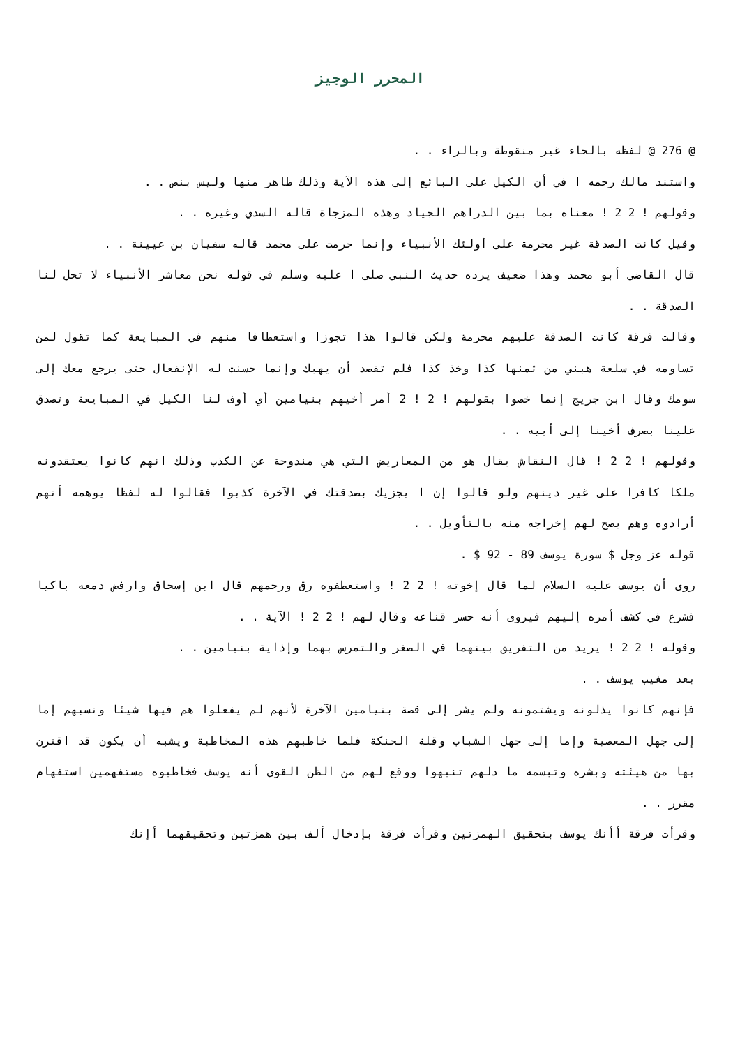المحرر الوجيز
@ 276 @ لفظه بالحاء غير منقوطة وبالراء . .
واستند مالك رحمه ا في أن الكيل على البائع إلى هذه الآية وذلك ظاهر منها وليس بنص . .
وقولهم ! 2 2 ! معناه بما بين الدراهم الجياد وهذه المزجاة قاله السدي وغيره . .
وقيل كانت الصدقة غير محرمة على أولئك الأنبياء وإنما حرمت على محمد قاله سفيان بن عيينة . .
قال القاضي أبو محمد وهذا ضعيف يرده حديث النبي صلى ا عليه وسلم في قوله نحن معاشر الأنبياء لا تحل لنا الصدقة . .
وقالت فرقة كانت الصدقة عليهم محرمة ولكن قالوا هذا تجوزا واستعطافا منهم في المبايعة كما تقول لمن تساومه في سلعة هبني من ثمنها كذا وخذ كذا فلم تقصد أن يهبك وإنما حسنت له الإنفعال حتى يرجع معك إلى سومك وقال ابن جريج إنما خصوا بقولهم ! 2 ! 2 أمر أخيهم بنيامين أي أوف لنا الكيل في المبايعة وتصدق علينا بصرف أخينا إلى أبيه . .
وقولهم ! 2 2 ! قال النقاش يقال هو من المعاريض التي هي مندوحة عن الكذب وذلك انهم كانوا يعتقدونه ملكا كافرا على غير دينهم ولو قالوا إن ا يجزيك بصدقتك في الآخرة كذبوا فقالوا له لفظا يوهمه أنهم أرادوه وهم يصح لهم إخراجه منه بالتأويل . .
قوله عز وجل $ سورة يوسف 89 - 92 $ .
روى أن يوسف عليه السلام لما قال إخوته ! 2 2 ! واستعطفوه رق ورحمهم قال ابن إسحاق وارفض دمعه باكيا فشرع في كشف أمره إليهم فيروى أنه حسر قناعه وقال لهم ! 2 2 ! الآية . .
وقوله ! 2 2 ! يريد من التفريق بينهما في الصغر والتمرس بهما وإذاية بنيامين . .
بعد مغيب يوسف . .
فإنهم كانوا يذلونه ويشتمونه ولم يشر إلى قصة بنيامين الآخرة لأنهم لم يفعلوا هم فيها شيئا ونسبهم إما إلى جهل المعصية وإما إلى جهل الشباب وقلة الحنكة فلما خاطبهم هذه المخاطبة ويشبه أن يكون قد اقترن بها من هيئته وبشره وتبسمه ما دلهم تنبهوا ووقع لهم من الظن القوي أنه يوسف فخاطبوه مستفهمين استفهام مقرر . .
وقرأت فرقة أأنك يوسف بتحقيق الهمزتين وقرأت فرقة بإدخال ألف بين همزتين وتحقيقهما أإنك